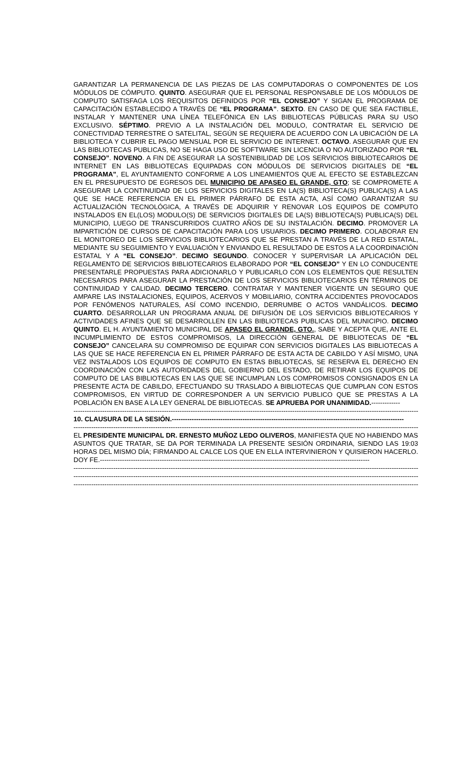GARANTIZAR LA PERMANENCIA DE LAS PIEZAS DE LAS COMPUTADORAS O COMPONENTES DE LOS MÓDULOS DE CÓMPUTO. QUINTO. ASEGURAR QUE EL PERSONAL RESPONSABLE DE LOS MÓDULOS DE COMPUTO SATISFAGA LOS REQUISITOS DEFINIDOS POR “EL CONSEJO” Y SIGAN EL PROGRAMA DE CAPACITACIÓN ESTABLECIDO A TRAVÉS DE “EL PROGRAMA”. SEXTO. EN CASO DE QUE SEA FACTIBLE, INSTALAR Y MANTENER UNA LÍNEA TELEFÓNICA EN LAS BIBLIOTECAS PÚBLICAS PARA SU USO EXCLUSIVO. SÉPTIMO. PREVIO A LA INSTALACIÓN DEL MODULO, CONTRATAR EL SERVICIO DE CONECTIVIDAD TERRESTRE O SATELITAL, SEGÚN SE REQUIERA DE ACUERDO CON LA UBICACIÓN DE LA BIBLIOTECA Y CUBRIR EL PAGO MENSUAL POR EL SERVICIO DE INTERNET. OCTAVO. ASEGURAR QUE EN LAS BIBLIOTECAS PUBLICAS, NO SE HAGA USO DE SOFTWARE SIN LICENCIA O NO AUTORIZADO POR “EL CONSEJO”. NOVENO. A FIN DE ASEGURAR LA SOSTENIBILIDAD DE LOS SERVICIOS BIBLIOTECARIOS DE INTERNET EN LAS BIBLIOTECAS EQUIPADAS CON MÓDULOS DE SERVICIOS DIGITALES DE “EL PROGRAMA”, EL AYUNTAMIENTO CONFORME A LOS LINEAMIENTOS QUE AL EFECTO SE ESTABLEZCAN EN EL PRESUPUESTO DE EGRESOS DEL MUNICIPIO DE APASEO EL GRANDE, GTO; SE COMPROMETE A ASEGURAR LA CONTINUIDAD DE LOS SERVICIOS DIGITALES EN LA(S) BIBLIOTECA(S) PUBLICA(S) A LAS QUE SE HACE REFERENCIA EN EL PRIMER PÁRRAFO DE ESTA ACTA, ASÍ COMO GARANTIZAR SU ACTUALIZACIÓN TECNOLÓGICA, A TRAVÉS DE ADQUIRIR Y RENOVAR LOS EQUIPOS DE COMPUTO INSTALADOS EN EL(LOS) MODULO(S) DE SERVICIOS DIGITALES DE LA(S) BIBLIOTECA(S) PUBLICA(S) DEL MUNICIPIO, LUEGO DE TRANSCURRIDOS CUATRO AÑOS DE SU INSTALACIÓN. DECIMO. PROMOVER LA IMPARTICIÓN DE CURSOS DE CAPACITACIÓN PARA LOS USUARIOS. DECIMO PRIMERO. COLABORAR EN EL MONITOREO DE LOS SERVICIOS BIBLIOTECARIOS QUE SE PRESTAN A TRAVÉS DE LA RED ESTATAL, MEDIANTE SU SEGUIMIENTO Y EVALUACIÓN Y ENVIANDO EL RESULTADO DE ESTOS A LA COORDINACIÓN ESTATAL Y A “EL CONSEJO”. DECIMO SEGUNDO. CONOCER Y SUPERVISAR LA APLICACIÓN DEL REGLAMENTO DE SERVICIOS BIBLIOTECARIOS ELABORADO POR “EL CONSEJO” Y EN LO CONDUCENTE PRESENTARLE PROPUESTAS PARA ADICIONARLO Y PUBLICARLO CON LOS ELEMENTOS QUE RESULTEN NECESARIOS PARA ASEGURAR LA PRESTACIÓN DE LOS SERVICIOS BIBLIOTECARIOS EN TÉRMINOS DE CONTINUIDAD Y CALIDAD. DECIMO TERCERO. CONTRATAR Y MANTENER VIGENTE UN SEGURO QUE AMPARE LAS INSTALACIONES, EQUIPOS, ACERVOS Y MOBILIARIO, CONTRA ACCIDENTES PROVOCADOS POR FENÓMENOS NATURALES, ASÍ COMO INCENDIO, DERRUMBE O ACTOS VANDÁLICOS. DECIMO CUARTO. DESARROLLAR UN PROGRAMA ANUAL DE DIFUSIÓN DE LOS SERVICIOS BIBLIOTECARIOS Y ACTIVIDADES AFINES QUE SE DESARROLLEN EN LAS BIBLIOTECAS PUBLICAS DEL MUNICIPIO. DECIMO QUINTO. EL H. AYUNTAMIENTO MUNICIPAL DE APASEO EL GRANDE, GTO., SABE Y ACEPTA QUE, ANTE EL INCUMPLIMIENTO DE ESTOS COMPROMISOS, LA DIRECCIÓN GENERAL DE BIBLIOTECAS DE “EL CONSEJO” CANCELARA SU COMPROMISO DE EQUIPAR CON SERVICIOS DIGITALES LAS BIBLIOTECAS A LAS QUE SE HACE REFERENCIA EN EL PRIMER PÁRRAFO DE ESTA ACTA DE CABILDO Y ASÍ MISMO, UNA VEZ INSTALADOS LOS EQUIPOS DE COMPUTO EN ESTAS BIBLIOTECAS, SE RESERVA EL DERECHO EN COORDINACIÓN CON LAS AUTORIDADES DEL GOBIERNO DEL ESTADO, DE RETIRAR LOS EQUIPOS DE COMPUTO DE LAS BIBLIOTECAS EN LAS QUE SE INCUMPLAN LOS COMPROMISOS CONSIGNADOS EN LA PRESENTE ACTA DE CABILDO, EFECTUANDO SU TRASLADO A BIBLIOTECAS QUE CUMPLAN CON ESTOS COMPROMISOS, EN VIRTUD DE CORRESPONDER A UN SERVICIO PUBLICO QUE SE PRESTAS A LA POBLACIÓN EN BASE A LA LEY GENERAL DE BIBLIOTECAS. SE APRUEBA POR UNANIMIDAD.-------------
-------------------------------------------------------------------------------------------------------------------------------------------------------------------------------
10. CLAUSURA DE LA SESIÓN.---------------------------------------------------------------------------------------------------------
-------------------------------------------------------------------------------------------------------------------------------------------------------------------------------
EL PRESIDENTE MUNICIPAL DR. ERNESTO MUÑOZ LEDO OLIVEROS, MANIFIESTA QUE NO HABIENDO MAS ASUNTOS QUE TRATAR, SE DA POR TERMINADA LA PRESENTE SESIÓN ORDINARIA, SIENDO LAS 19:03 HORAS DEL MISMO DÍA; FIRMANDO AL CALCE LOS QUE EN ELLA INTERVINIERON Y QUISIERON HACERLO. DOY FE.--------------------------------------------------------------------------------------------------------------------------
-------------------------------------------------------------------------------------------------------------------------------------------------------------------------------
-------------------------------------------------------------------------------------------------------------------------------------------------------------------------------
-------------------------------------------------------------------------------------------------------------------------------------------------------------------------------